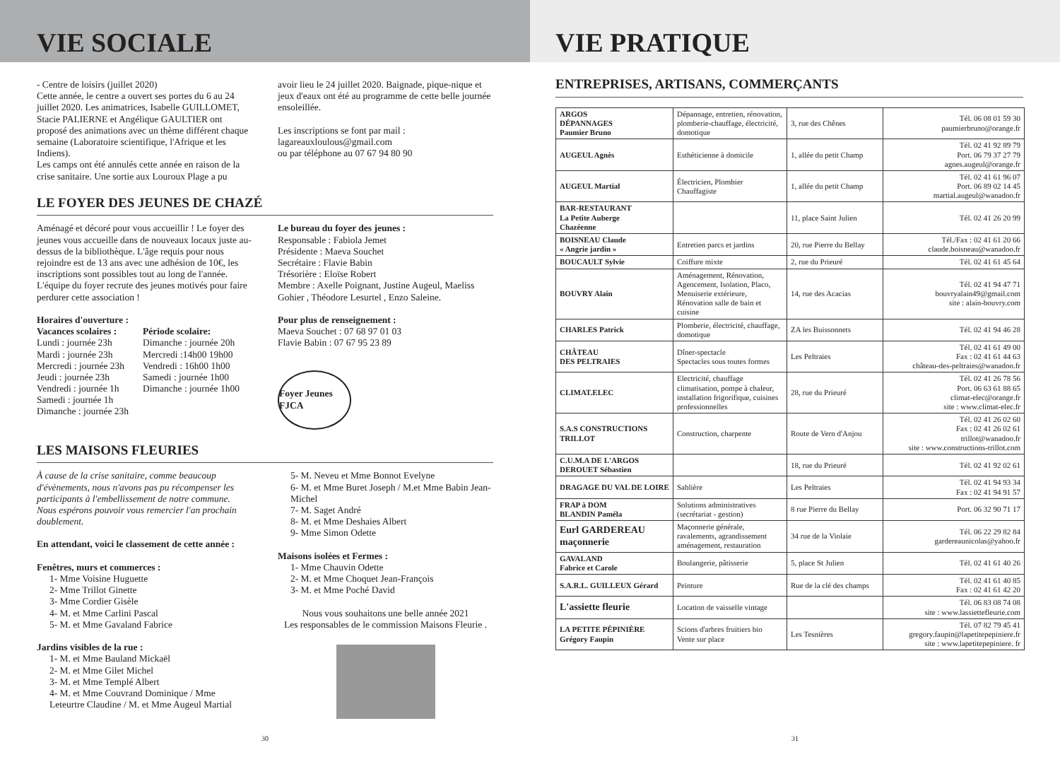VIE SOCIALE
- Centre de loisirs (juillet 2020)
Cette année, le centre a ouvert ses portes du 6 au 24 juillet 2020. Les animatrices, Isabelle GUILLOMET, Stacie PALIERNE et Angélique GAULTIER ont proposé des animations avec un thème différent chaque semaine (Laboratoire scientifique, l'Afrique et les Indiens).
Les camps ont été annulés cette année en raison de la crise sanitaire. Une sortie aux Louroux Plage a pu
avoir lieu le 24 juillet 2020. Baignade, pique-nique et jeux d'eaux ont été au programme de cette belle journée ensoleillée.
Les inscriptions se font par mail :
lagareauxloulous@gmail.com
ou par téléphone au 07 67 94 80 90
LE FOYER DES JEUNES DE CHAZÉ
Aménagé et décoré pour vous accueillir ! Le foyer des jeunes vous accueille dans de nouveaux locaux juste au-dessus de la bibliothèque. L'âge requis pour nous rejoindre est de 13 ans avec une adhésion de 10€, les inscriptions sont possibles tout au long de l'année. L'équipe du foyer recrute des jeunes motivés pour faire perdurer cette association !
Horaires d'ouverture :
Vacances scolaires :
Lundi : journée 23h
Mardi : journée 23h
Mercredi : journée 23h
Jeudi : journée 23h
Vendredi : journée 1h
Samedi : journée 1h
Dimanche : journée 23h
Période scolaire:
Dimanche : journée 20h
Mercredi :14h00 19h00
Vendredi : 16h00 1h00
Samedi : journée 1h00
Dimanche : journée 1h00
Le bureau du foyer des jeunes :
Responsable : Fabiola Jemet
Présidente : Maeva Souchet
Secrétaire : Flavie Babin
Trésorière : Eloïse Robert
Membre : Axelle Poignant, Justine Augeul, Maeliss Gohier , Théodore Lesurtel , Enzo Saleine.
Pour plus de renseignement :
Maeva Souchet : 07 68 97 01 03
Flavie Babin : 07 67 95 23 89
Foyer Jeunes FJCA
LES MAISONS FLEURIES
À cause de la crise sanitaire, comme beaucoup d'évènements, nous n'avons pas pu récompenser les participants à l'embellissement de notre commune.
Nous espérons pouvoir vous remercier l'an prochain doublement.
En attendant, voici le classement de cette année :
Fenêtres, murs et commerces :
1- Mme Voisine Huguette
2- Mme Trillot Ginette
3- Mme Cordier Gisèle
4- M. et Mme Carlini Pascal
5- M. et Mme Gavaland Fabrice
Jardins visibles de la rue :
1- M. et Mme Bauland Mickaël
2- M. et Mme Gilet Michel
3- M. et Mme Templé Albert
4- M. et Mme Couvrand Dominique / Mme Leteurtre Claudine / M. et Mme Augeul Martial
5- M. Neveu et Mme Bonnot Evelyne
6- M. et Mme Buret Joseph / M.et Mme Babin Jean-Michel
7- M. Saget André
8- M. et Mme Deshaies Albert
9- Mme Simon Odette
Maisons isolées et Fermes :
1- Mme Chauvin Odette
2- M. et Mme Choquet Jean-François
3- M. et Mme Poché David
Nous vous souhaitons une belle année 2021
Les responsables de le commission Maisons Fleurie .
30
VIE PRATIQUE
ENTREPRISES, ARTISANS, COMMERÇANTS
| ARGOS DÉPANNAGES Paumier Bruno | Dépannage, entretien, rénovation, plomberie-chauffage, électricité, domotique | 3, rue des Chênes | Tél. 06 08 01 59 30 paumierbruno@orange.fr |
| AUGEUL Agnès | Esthéticienne à domicile | 1, allée du petit Champ | Tél. 02 41 92 89 79 Port. 06 79 37 27 79 agnes.augeul@orange.fr |
| AUGEUL Martial | Électricien, Plombier Chauffagiste | 1, allée du petit Champ | Tél. 02 41 61 96 07 Port. 06 89 02 14 45 martial.augeul@wanadoo.fr |
| BAR-RESTAURANT La Petite Auberge Chazéenne | | 11, place Saint Julien | Tél. 02 41 26 20 99 |
| BOISNEAU Claude « Angrie jardin » | Entretien parcs et jardins | 20, rue Pierre du Bellay | Tél./Fax : 02 41 61 20 66 claude.boisneau@wanadoo.fr |
| BOUCAULT Sylvie | Coiffure mixte | 2, rue du Prieuré | Tél. 02 41 61 45 64 |
| BOUVRY Alain | Aménagement, Rénovation, Agencement, Isolation, Placo, Menuiserie extérieure, Rénovation salle de bain et cuisine | 14, rue des Acacias | Tél. 02 41 94 47 71 bouvryalain49@gmail.com site : alain-bouvry.com |
| CHARLES Patrick | Plomberie, électricité, chauffage, domotique | ZA les Buissonnets | Tél. 02 41 94 46 28 |
| CHÂTEAU DES PELTRAIES | Dîner-spectacle Spectacles sous toutes formes | Les Peltraies | Tél. 02 41 61 49 00 Fax : 02 41 61 44 63 château-des-peltraies@wanadoo.fr |
| CLIMAT.ELEC | Electricité, chauffage climatisation, pompe à chaleur, installation frigorifique, cuisines professionnelles | 28, rue du Prieuré | Tél. 02 41 26 78 56 Port. 06 63 61 88 65 climat-elec@orange.fr site : www.climat-elec.fr |
| S.A.S CONSTRUCTIONS TRILLOT | Construction, charpente | Route de Vern d'Anjou | Tél. 02 41 26 02 60 Fax : 02 41 26 02 61 trillot@wanadoo.fr site : www.constructions-trillot.com |
| C.U.M.A DE L'ARGOS DEROUET Sébastien | | 18, rue du Prieuré | Tél. 02 41 92 02 61 |
| DRAGAGE DU VAL DE LOIRE | Sablière | Les Peltraies | Tél. 02 41 94 93 34 Fax : 02 41 94 91 57 |
| FRAP à DOM BLANDIN Paméla | Solutions administratives (secrétariat - gestion) | 8 rue Pierre du Bellay | Port. 06 32 90 71 17 |
| Eurl GARDEREAU maçonnerie | Maçonnerie générale, ravalements, agrandissement aménagement, restauration | 34 rue de la Violaie | Tél. 06 22 29 82 84 gardereaunicolas@yahoo.fr |
| GAVALAND Fabrice et Carole | Boulangerie, pâtisserie | 5, place St Julien | Tél. 02 41 61 40 26 |
| S.A.R.L. GUILLEUX Gérard | Peinture | Rue de la clé des champs | Tél. 02 41 61 40 85 Fax : 02 41 61 42 20 |
| L'assiette fleurie | Location de vaisselle vintage | | Tél. 06 83 08 74 08 site : www.lassiettefleurie.com |
| LA PETITE PÉPINIÈRE Grégory Faupin | Scions d'arbres fruitiers bio Vente sur place | Les Tesnières | Tél. 07 82 79 45 41 gregory.faupin@lapetitepepiniere.fr site : www.lapetitepepiniere. fr |
31